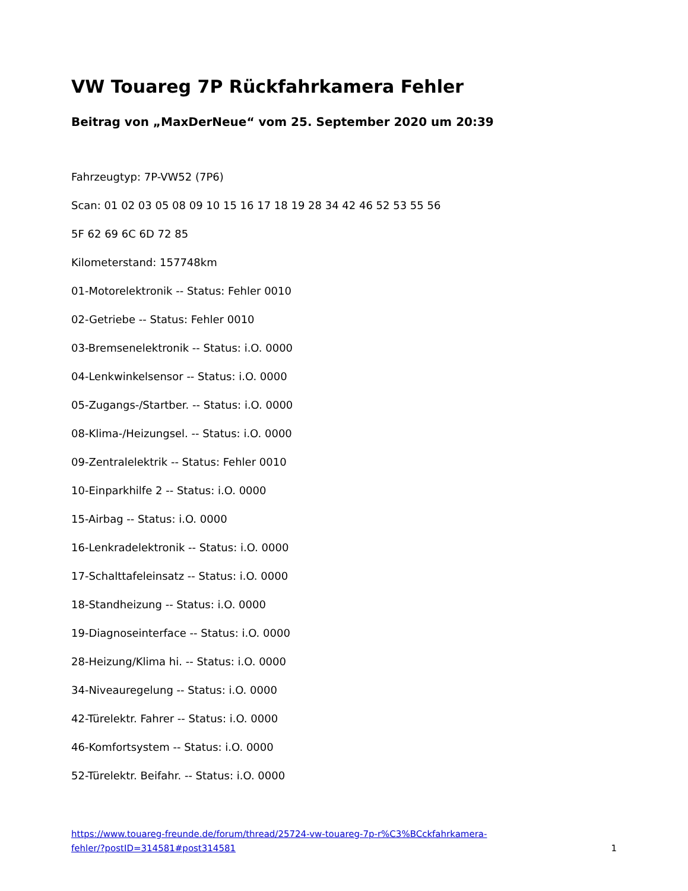VW Touareg 7P Rückfahrkamera Fehler
Beitrag von „MaxDerNeue“ vom 25. September 2020 um 20:39
Fahrzeugtyp: 7P-VW52 (7P6)
Scan: 01 02 03 05 08 09 10 15 16 17 18 19 28 34 42 46 52 53 55 56
5F 62 69 6C 6D 72 85
Kilometerstand: 157748km
01-Motorelektronik -- Status: Fehler 0010
02-Getriebe -- Status: Fehler 0010
03-Bremsenelektronik -- Status: i.O. 0000
04-Lenkwinkelsensor -- Status: i.O. 0000
05-Zugangs-/Startber. -- Status: i.O. 0000
08-Klima-/Heizungsel. -- Status: i.O. 0000
09-Zentralelektrik -- Status: Fehler 0010
10-Einparkhilfe 2 -- Status: i.O. 0000
15-Airbag -- Status: i.O. 0000
16-Lenkradelektronik -- Status: i.O. 0000
17-Schalttafeleinsatz -- Status: i.O. 0000
18-Standheizung -- Status: i.O. 0000
19-Diagnoseinterface -- Status: i.O. 0000
28-Heizung/Klima hi. -- Status: i.O. 0000
34-Niveauregelung -- Status: i.O. 0000
42-Türelektr. Fahrer -- Status: i.O. 0000
46-Komfortsystem -- Status: i.O. 0000
52-Türelektr. Beifahr. -- Status: i.O. 0000
https://www.touareg-freunde.de/forum/thread/25724-vw-touareg-7p-r%C3%BCckfahrkamera-
fehler/?postID=314581#post314581 1